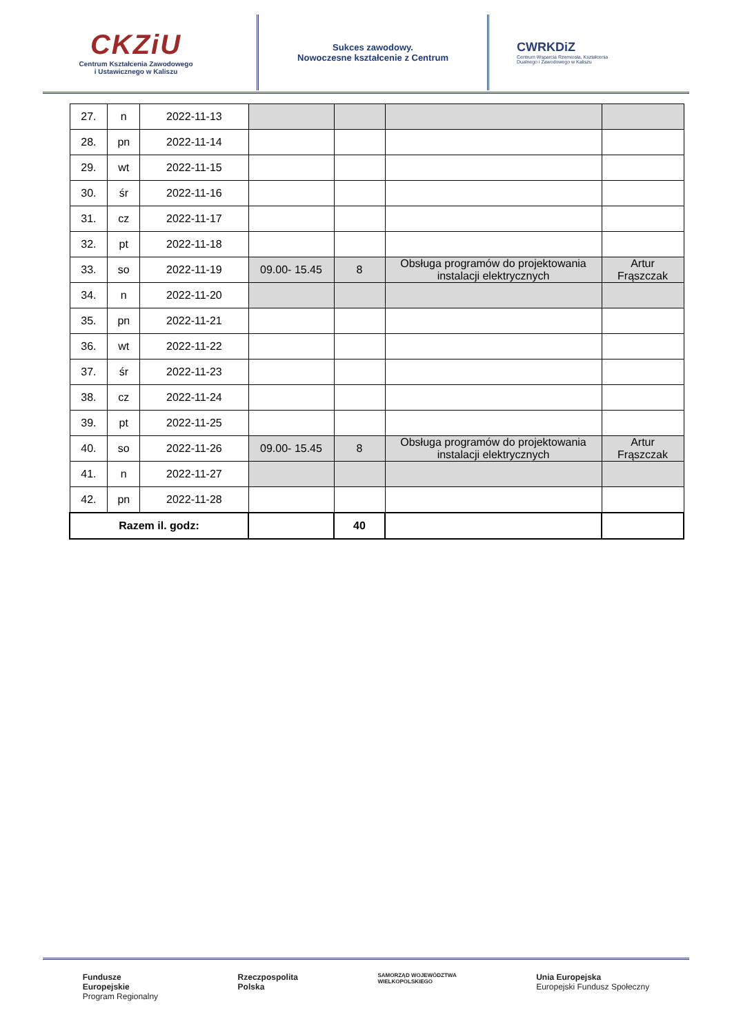CKZiU
Centrum Kształcenia Zawodowego
i Ustawicznego w Kaliszu
Sukces zawodowy.
Nowoczesne kształcenie z Centrum
CWRKDiZ
Centrum Wsparcia Rzemiosła, Kształcenia
Dualnego i Zawodowego w Kaliszu
| 27. | n | 2022-11-13 | | | | |
| 28. | pn | 2022-11-14 | | | | |
| 29. | wt | 2022-11-15 | | | | |
| 30. | śr | 2022-11-16 | | | | |
| 31. | cz | 2022-11-17 | | | | |
| 32. | pt | 2022-11-18 | | | | |
| 33. | so | 2022-11-19 | 09.00- 15.45 | 8 | Obsługa programów do projektowania instalacji elektrycznych | Artur Frąszczak |
| 34. | n | 2022-11-20 | | | | |
| 35. | pn | 2022-11-21 | | | | |
| 36. | wt | 2022-11-22 | | | | |
| 37. | śr | 2022-11-23 | | | | |
| 38. | cz | 2022-11-24 | | | | |
| 39. | pt | 2022-11-25 | | | | |
| 40. | so | 2022-11-26 | 09.00- 15.45 | 8 | Obsługa programów do projektowania instalacji elektrycznych | Artur Frąszczak |
| 41. | n | 2022-11-27 | | | | |
| 42. | pn | 2022-11-28 | | | | |
| Razem il. godz: | | | | 40 | | |
Fundusze
Europejskie
Program Regionalny
Rzeczpospolita
Polska
SAMORZĄD WOJEWÓDZTWA
WIELKOPOLSKIEGO
Unia Europejska
Europejski Fundusz Społeczny